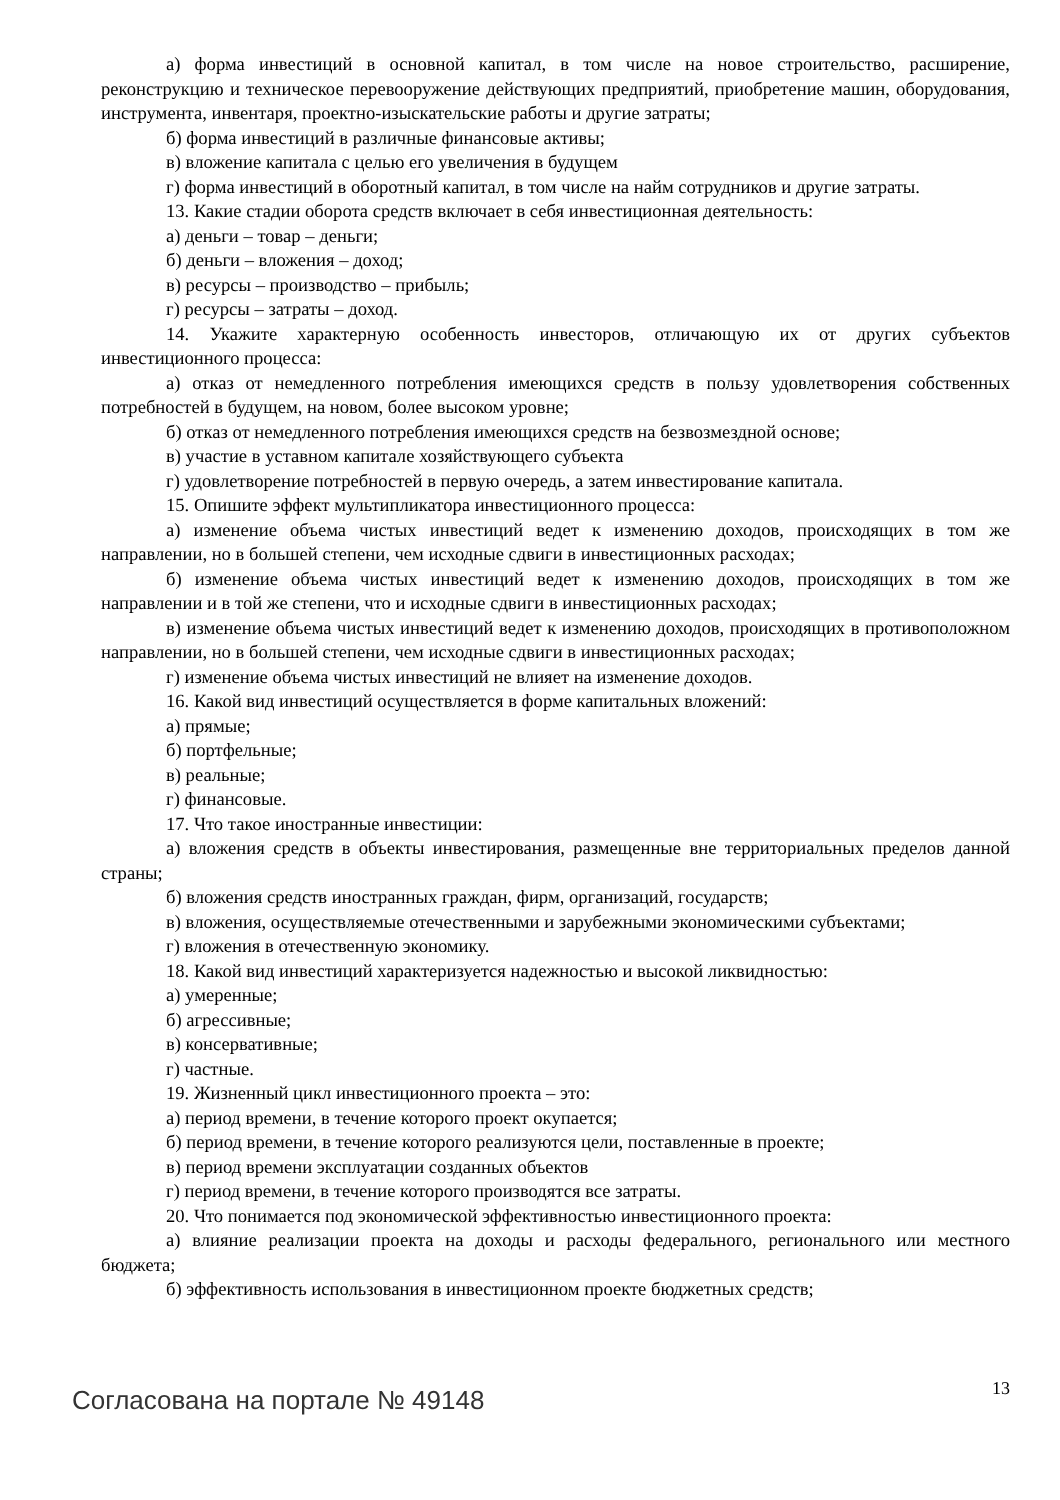а) форма инвестиций в основной капитал, в том числе на новое строительство, расширение, реконструкцию и техническое перевооружение действующих предприятий, приобретение машин, оборудования, инструмента, инвентаря, проектно-изыскательские работы и другие затраты;
б) форма инвестиций в различные финансовые активы;
в) вложение капитала с целью его увеличения в будущем
г) форма инвестиций в оборотный капитал, в том числе на найм сотрудников и другие затраты.
13. Какие стадии оборота средств включает в себя инвестиционная деятельность:
а) деньги – товар – деньги;
б) деньги – вложения – доход;
в) ресурсы – производство – прибыль;
г) ресурсы – затраты – доход.
14. Укажите характерную особенность инвесторов, отличающую их от других субъектов инвестиционного процесса:
а) отказ от немедленного потребления имеющихся средств в пользу удовлетворения собственных потребностей в будущем, на новом, более высоком уровне;
б) отказ от немедленного потребления имеющихся средств на безвозмездной основе;
в) участие в уставном капитале хозяйствующего субъекта
г) удовлетворение потребностей в первую очередь, а затем инвестирование капитала.
15. Опишите эффект мультипликатора инвестиционного процесса:
а) изменение объема чистых инвестиций ведет к изменению доходов, происходящих в том же направлении, но в большей степени, чем исходные сдвиги в инвестиционных расходах;
б) изменение объема чистых инвестиций ведет к изменению доходов, происходящих в том же направлении и в той же степени, что и исходные сдвиги в инвестиционных расходах;
в) изменение объема чистых инвестиций ведет к изменению доходов, происходящих в противоположном направлении, но в большей степени, чем исходные сдвиги в инвестиционных расходах;
г) изменение объема чистых инвестиций не влияет на изменение доходов.
16. Какой вид инвестиций осуществляется в форме капитальных вложений:
а) прямые;
б) портфельные;
в) реальные;
г) финансовые.
17. Что такое иностранные инвестиции:
а) вложения средств в объекты инвестирования, размещенные вне территориальных пределов данной страны;
б) вложения средств иностранных граждан, фирм, организаций, государств;
в) вложения, осуществляемые отечественными и зарубежными экономическими субъектами;
г) вложения в отечественную экономику.
18. Какой вид инвестиций характеризуется надежностью и высокой ликвидностью:
а) умеренные;
б) агрессивные;
в) консервативные;
г) частные.
19. Жизненный цикл инвестиционного проекта – это:
а) период времени, в течение которого проект окупается;
б) период времени, в течение которого реализуются цели, поставленные в проекте;
в) период времени эксплуатации созданных объектов
г) период времени, в течение которого производятся все затраты.
20. Что понимается под экономической эффективностью инвестиционного проекта:
а) влияние реализации проекта на доходы и расходы федерального, регионального или местного бюджета;
б) эффективность использования в инвестиционном проекте бюджетных средств;
Согласована на портале № 49148 13